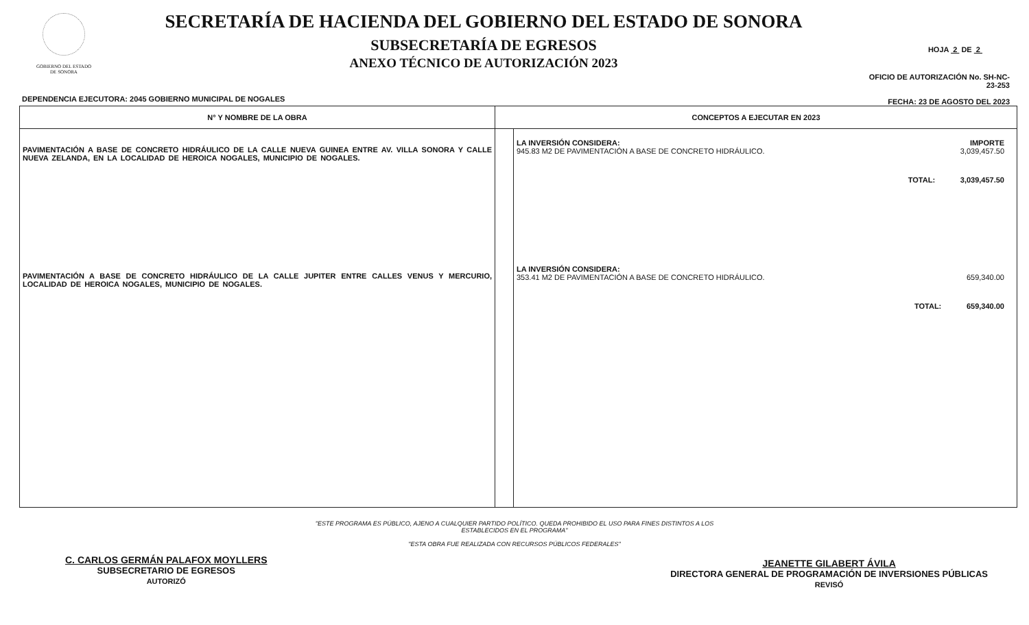GOBIERNO DEL ESTADO
DE SONORA
SECRETARÍA DE HACIENDA DEL GOBIERNO DEL ESTADO DE SONORA
SUBSECRETARÍA DE EGRESOS
ANEXO TÉCNICO DE AUTORIZACIÓN 2023
HOJA 2 DE 2
OFICIO DE AUTORIZACIÓN No. SH-NC-23-253
FECHA: 23 DE AGOSTO DEL 2023
DEPENDENCIA EJECUTORA: 2045 GOBIERNO MUNICIPAL DE NOGALES
| N° Y NOMBRE DE LA OBRA | CONCEPTOS A EJECUTAR EN 2023 | |
| --- | --- | --- |
| PAVIMENTACIÓN A BASE DE CONCRETO HIDRÁULICO DE LA CALLE NUEVA GUINEA ENTRE AV. VILLA SONORA Y CALLE NUEVA ZELANDA, EN LA LOCALIDAD DE HEROICA NOGALES, MUNICIPIO DE NOGALES. PAVIMENTACIÓN A BASE DE CONCRETO HIDRÁULICO DE LA CALLE JUPITER ENTRE CALLES VENUS Y MERCURIO, LOCALIDAD DE HEROICA NOGALES, MUNICIPIO DE NOGALES. | | LA INVERSIÓN CONSIDERA: 945.83 M2 DE PAVIMENTACIÓN A BASE DE CONCRETO HIDRÁULICO. IMPORTE 3,039,457.50 TOTAL: 3,039,457.50 LA INVERSIÓN CONSIDERA: 353.41 M2 DE PAVIMENTACIÓN A BASE DE CONCRETO HIDRÁULICO. 659,340.00 TOTAL: 659,340.00 |
"ESTE PROGRAMA ES PÚBLICO, AJENO A CUALQUIER PARTIDO POLÍTICO. QUEDA PROHIBIDO EL USO PARA FINES DISTINTOS A LOS
ESTABLECIDOS EN EL PROGRAMA"
"ESTA OBRA FUE REALIZADA CON RECURSOS PÚBLICOS FEDERALES"
C. CARLOS GERMÁN PALAFOX MOYLLERS
SUBSECRETARIO DE EGRESOS
AUTORIZÓ
JEANETTE GILABERT ÁVILA
DIRECTORA GENERAL DE PROGRAMACIÓN DE INVERSIONES PÚBLICAS
REVISÓ